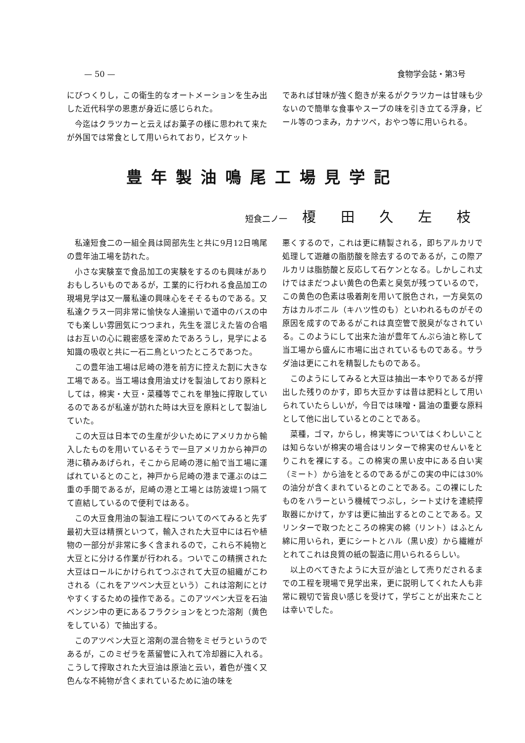— 50 — 食物学会誌・第3号
にびつくりし，この衛生的なオートメーションを生み出した近代科学の恩恵が身近に感じられた。
今迄はクラツカーと云えばお菓子の様に思われて来たが外国では常食として用いられており，ビスケット
であれば甘味が強く飽きが来るがクラツカーは甘味も少ないので簡単な食事やスープの味を引き立てる浮身，ビール等のつまみ，カナツペ，おやつ等に用いられる。
豊年製油鳴尾工場見学記
短食二ノ一 榎田久左枝
私達短食二の一組全員は岡部先生と共に9月12日鳴尾の豊年油工場を訪れた。
小さな実験室で食品加工の実験をするのも興味がありおもしろいものであるが，工業的に行われる食品加工の現場見学は又一層私達の興味心をそそるものである。又私達クラス一同非常に愉快な人達揃いで道中のバスの中でも楽しい雰囲気につつまれ，先生を混じえた皆の合唱はお互いの心に親密感を深めたであろうし，見学による知識の吸収と共に一石二鳥といつたところであつた。
この豊年油工場は尼崎の港を前方に控えた割に大きな工場である。当工場は食用油丈けを製油しており原料としては，棉実・大豆・菜種等でこれを単独に搾取しているのであるが私達が訪れた時は大豆を原料として製油していた。
この大豆は日本での生産が少いためにアメリカから輸入したものを用いているそうで一旦アメリカから神戸の港に積みあげられ，そこから尼崎の港に船で当工場に運ばれているとのこと，神戸から尼崎の港まで運ぶのは二重の手間であるが，尼崎の港と工場とは防波堤1つ隔てて直結しているので便利ではある。
この大豆食用油の製油工程についてのべてみると先ず最初大豆は精撰といつて，輸入された大豆中には石や植物の一部分が非常に多く含まれるので，これら不純物と大豆とに分ける作業が行われる。ついでこの精撰された大豆はロールにかけられてつぶされて大豆の組織がこわされる（これをアツペン大豆という）これは溶剤にとけやすくするための操作である。このアツペン大豆を石油ベンジン中の更にあるフラクションをとつた溶剤（黄色をしている）で抽出する。
このアツペン大豆と溶剤の混合物をミゼラというのであるが，このミゼラを蒸留管に入れて冷却器に入れる。こうして搾取された大豆油は原油と云い，着色が強く又色んな不純物が含くまれているために油の味を
悪くするので，これは更に精製される，即ちアルカリで処理して遊離の脂肪酸を除去するのであるが，この際アルカリは脂肪酸と反応して石ケンとなる。しかしこれ丈けではまだつよい黄色の色素と臭気が残つているので，この黄色の色素は吸着剤を用いて脱色され，一方臭気の方はカルボニル（キハツ性のも）といわれるものがその原因を成すのであるがこれは真空管で脱臭がなされている。このようにして出来た油が豊年てんぷら油と称して当工場から盛んに市場に出されているものである。サラダ油は更にこれを精製したものである。
このようにしてみると大豆は抽出一本やりであるが搾出した残りのかす，即ち大豆かすは昔は肥料として用いられていたらしいが，今日では味噌・醤油の重要な原料として他に出しているとのことである。
菜種，ゴマ，からし，棉実等についてはくわしいことは知らないが棉実の場合はリンターで棉実のせんいをとりこれを裸にする。この棉実の黒い皮中にある白い実（ミート）から油をとるのであるがこの実の中には30%の油分が含くまれているとのことである。この裸にしたものをハラーという機械でつぶし，シート丈けを連続搾取器にかけて，かすは更に抽出するとのことである。又リンターで取つたところの棉実の綿（リント）はふとん綿に用いられ，更にシートとハル（黒い皮）から繊維がとれてこれは良質の紙の製造に用いられるらしい。
以上のべてきたように大豆が油として売りだされるまでの工程を現場で見学出来，更に説明してくれた人も非常に親切で皆良い感じを受けて，学ぢことが出来たことは幸いでした。